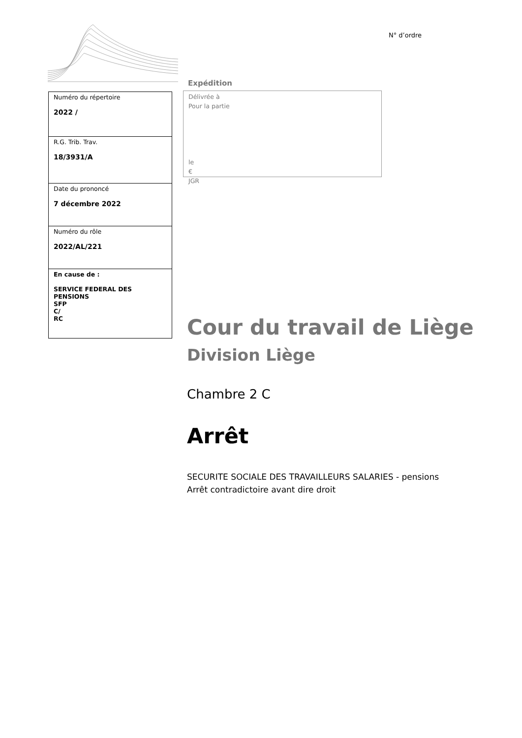N° d’ordre
Expédition
| Numéro du répertoire 2022 / |
| R.G. Trib. Trav. 18/3931/A |
| Date du prononcé 7 décembre 2022 |
| Numéro du rôle 2022/AL/221 |
| En cause de : SERVICE FEDERAL DES PENSIONS SFP C/ RC |
Délivrée à
Pour la partie
le
€
JGR
Cour du travail de Liège
Division Liège
Chambre 2 C
Arrêt
SECURITE SOCIALE DES TRAVAILLEURS SALARIES - pensions
Arrêt contradictoire avant dire droit